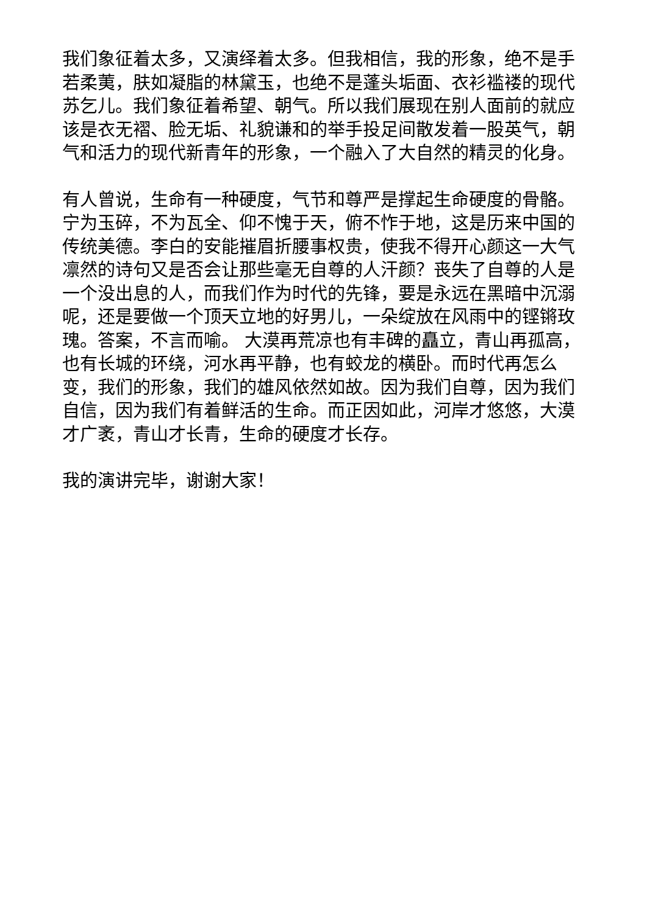我们象征着太多，又演绎着太多。但我相信，我的形象，绝不是手若柔荑，肤如凝脂的林黛玉，也绝不是蓬头垢面、衣衫褴褛的现代苏乞儿。我们象征着希望、朝气。所以我们展现在别人面前的就应该是衣无褶、脸无垢、礼貌谦和的举手投足间散发着一股英气，朝气和活力的现代新青年的形象，一个融入了大自然的精灵的化身。
有人曾说，生命有一种硬度，气节和尊严是撑起生命硬度的骨骼。宁为玉碎，不为瓦全、仰不愧于天，俯不怍于地，这是历来中国的传统美德。李白的安能摧眉折腰事权贵，使我不得开心颜这一大气凛然的诗句又是否会让那些毫无自尊的人汗颜？丧失了自尊的人是一个没出息的人，而我们作为时代的先锋，要是永远在黑暗中沉溺呢，还是要做一个顶天立地的好男儿，一朵绽放在风雨中的铿锵玫瑰。答案，不言而喻。 大漠再荒凉也有丰碑的矗立，青山再孤高，也有长城的环绕，河水再平静，也有蛟龙的横卧。而时代再怎么变，我们的形象，我们的雄风依然如故。因为我们自尊，因为我们自信，因为我们有着鲜活的生命。而正因如此，河岸才悠悠，大漠才广袤，青山才长青，生命的硬度才长存。
我的演讲完毕，谢谢大家！